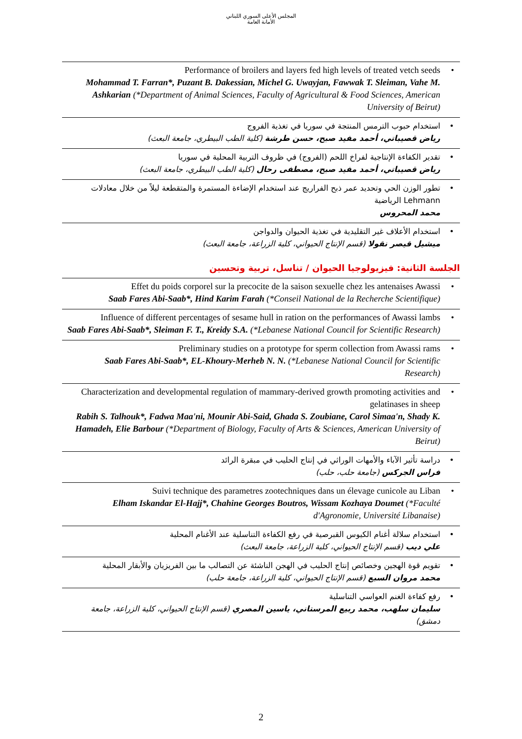المجلس الأعلى السوري اللبناني
الأمانة العامة
• Performance of broilers and layers fed high levels of treated vetch seeds
Mohammad T. Farran*, Puzant B. Dakessian, Michel G. Uwayjan, Fawwak T. Sleiman, Vahe M. Ashkarian (*Department of Animal Sciences, Faculty of Agricultural & Food Sciences, American University of Beirut)
• استخدام حبوب الترمس المنتجة في سوريا في تغذية الفروج
رياض قصيباتي، أحمد مفيد صبح، حسن طرشة (كلية الطب البيطري، جامعة البعث)
• تقدير الكفاءة الإنتاجية لفراخ اللحم (الفروج) في ظروف التربية المحلية في سوريا
رياض قصيباتي، أحمد مفيد صبح، مصطفى رحال (كلية الطب البيطري، جامعة البعث)
• تطور الوزن الحي وتحديد عمر ذبح الفراريج عند استخدام الإضاءة المستمرة والمتقطعة ليلاً من خلال معادلات Lehmann الرياضية
محمد المحروس
• استخدام الأعلاف غير التقليدية في تغذية الحيوان والدواجن
ميشيل قيصر نقولا (قسم الإنتاج الحيواني، كلية الزراعة، جامعة البعث)
الجلسة الثانية: فيزيولوجيا الحيوان / تناسل، تربية وتحسين
• Effet du poids corporel sur la precocite de la saison sexuelle chez les antenaises Awassi
Saab Fares Abi-Saab*, Hind Karim Farah (*Conseil National de la Recherche Scientifique)
• Influence of different percentages of sesame hull in ration on the performances of Awassi lambs
Saab Fares Abi-Saab*, Sleiman F. T., Kreidy S.A. (*Lebanese National Council for Scientific Research)
• Preliminary studies on a prototype for sperm collection from Awassi rams
Saab Fares Abi-Saab*, EL-Khoury-Merheb N. N. (*Lebanese National Council for Scientific Research)
• Characterization and developmental regulation of mammary-derived growth promoting activities and gelatinases in sheep
Rabih S. Talhouk*, Fadwa Maa'ni, Mounir Abi-Said, Ghada S. Zoubiane, Carol Simaa'n, Shady K. Hamadeh, Elie Barbour (*Department of Biology, Faculty of Arts & Sciences, American University of Beirut)
• دراسة تأثير الآباء والأمهات الوراثي في إنتاج الحليب في مبقرة الرائد
فراس الجركس (جامعة حلب، حلب)
• Suivi technique des parametres zootechniques dans un élevage cunicole au Liban
Elham Iskandar El-Hajj*, Chahine Georges Boutros, Wissam Kozhaya Doumet (*Faculté d'Agronomie, Université Libanaise)
• استخدام سلالة أغنام الكيوس القبرصية في رفع الكفاءة التناسلية عند الأغنام المحلية
علي ديب (قسم الإنتاج الحيواني، كلية الزراعة، جامعة البعث)
• تقويم قوة الهجين وخصائص إنتاج الحليب في الهجن الناشئة عن التصالب ما بين الفريزيان والأبقار المحلية
محمد مروان السبع (قسم الإنتاج الحيواني، كلية الزراعة، جامعة حلب)
• رفع كفاءة الغنم العواسي التناسلية
سليمان سلهب، محمد ربيع المرستاني، ياسين المصري (قسم الإنتاج الحيواني، كلية الزراعة، جامعة دمشق)
2